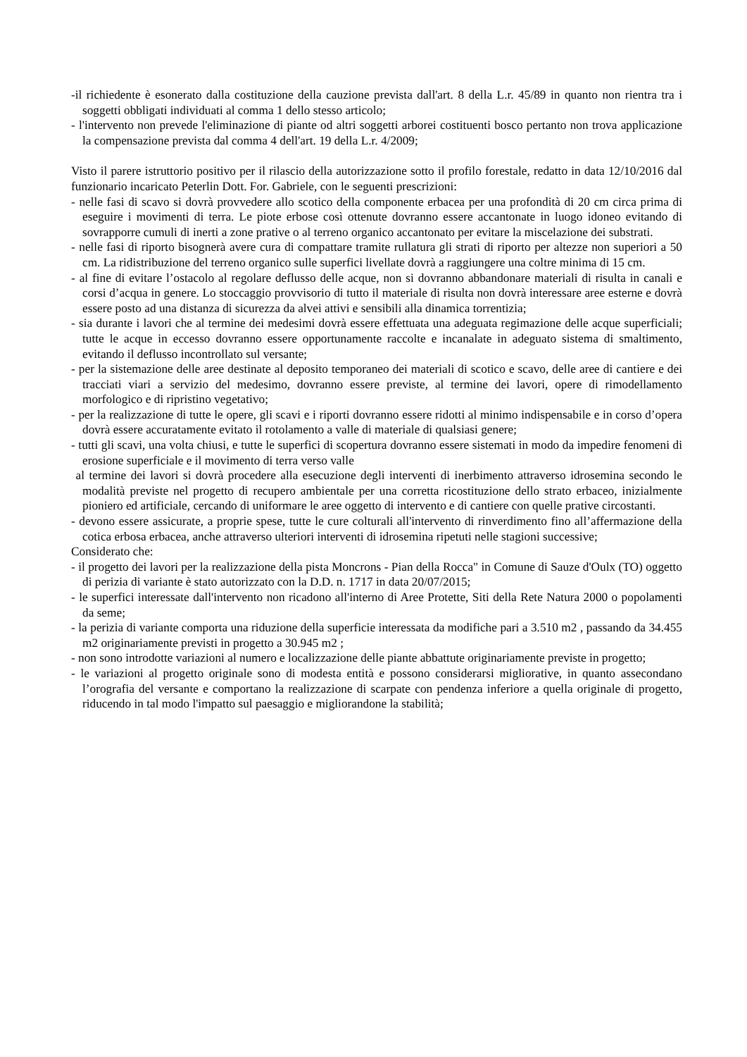-il richiedente è esonerato dalla costituzione della cauzione prevista dall'art. 8 della L.r. 45/89 in quanto non rientra tra i soggetti obbligati individuati al comma 1 dello stesso articolo;
- l'intervento non prevede l'eliminazione di piante od altri soggetti arborei costituenti bosco pertanto non trova applicazione la compensazione prevista dal comma 4 dell'art. 19 della L.r. 4/2009;
Visto il parere istruttorio positivo per il rilascio della autorizzazione sotto il profilo forestale, redatto in data 12/10/2016 dal funzionario incaricato Peterlin Dott. For. Gabriele, con le seguenti prescrizioni:
- nelle fasi di scavo si dovrà provvedere allo scotico della componente erbacea per una profondità di 20 cm circa prima di eseguire i movimenti di terra. Le piote erbose così ottenute dovranno essere accantonate in luogo idoneo evitando di sovrapporre cumuli di inerti a zone prative o al terreno organico accantonato per evitare la miscelazione dei substrati.
- nelle fasi di riporto bisognerà avere cura di compattare tramite rullatura gli strati di riporto per altezze non superiori a 50 cm. La ridistribuzione del terreno organico sulle superfici livellate dovrà a raggiungere una coltre minima di 15 cm.
- al fine di evitare l’ostacolo al regolare deflusso delle acque, non si dovranno abbandonare materiali di risulta in canali e corsi d’acqua in genere. Lo stoccaggio provvisorio di tutto il materiale di risulta non dovrà interessare aree esterne e dovrà essere posto ad una distanza di sicurezza da alvei attivi e sensibili alla dinamica torrentizia;
- sia durante i lavori che al termine dei medesimi dovrà essere effettuata una adeguata regimazione delle acque superficiali; tutte le acque in eccesso dovranno essere opportunamente raccolte e incanalate in adeguato sistema di smaltimento, evitando il deflusso incontrollato sul versante;
- per la sistemazione delle aree destinate al deposito temporaneo dei materiali di scotico e scavo, delle aree di cantiere e dei tracciati viari a servizio del medesimo, dovranno essere previste, al termine dei lavori, opere di rimodellamento morfologico e di ripristino vegetativo;
- per la realizzazione di tutte le opere, gli scavi e i riporti dovranno essere ridotti al minimo indispensabile e in corso d’opera dovrà essere accuratamente evitato il rotolamento a valle di materiale di qualsiasi genere;
- tutti gli scavi, una volta chiusi, e tutte le superfici di scopertura dovranno essere sistemati in modo da impedire fenomeni di erosione superficiale e il movimento di terra verso valle
al termine dei lavori si dovrà procedere alla esecuzione degli interventi di inerbimento attraverso idrosemina secondo le modalità previste nel progetto di recupero ambientale per una corretta ricostituzione dello strato erbaceo, inizialmente pioniero ed artificiale, cercando di uniformare le aree oggetto di intervento e di cantiere con quelle prative circostanti.
- devono essere assicurate, a proprie spese, tutte le cure colturali all'intervento di rinverdimento fino all’affermazione della cotica erbosa erbacea, anche attraverso ulteriori interventi di idrosemina ripetuti nelle stagioni successive;
Considerato che:
- il progetto dei lavori per la realizzazione della pista Moncrons - Pian della Rocca" in Comune di Sauze d'Oulx (TO) oggetto di perizia di variante è stato autorizzato con la D.D. n. 1717 in data 20/07/2015;
- le superfici interessate dall'intervento non ricadono all'interno di Aree Protette, Siti della Rete Natura 2000 o popolamenti da seme;
- la perizia di variante comporta una riduzione della superficie interessata da modifiche pari a 3.510 m2 , passando da 34.455 m2 originariamente previsti in progetto a 30.945 m2 ;
- non sono introdotte variazioni al numero e localizzazione delle piante abbattute originariamente previste in progetto;
- le variazioni al progetto originale sono di modesta entità e possono considerarsi migliorative, in quanto assecondano l’orografia del versante e comportano la realizzazione di scarpate con pendenza inferiore a quella originale di progetto, riducendo in tal modo l'impatto sul paesaggio e migliorandone la stabilità;